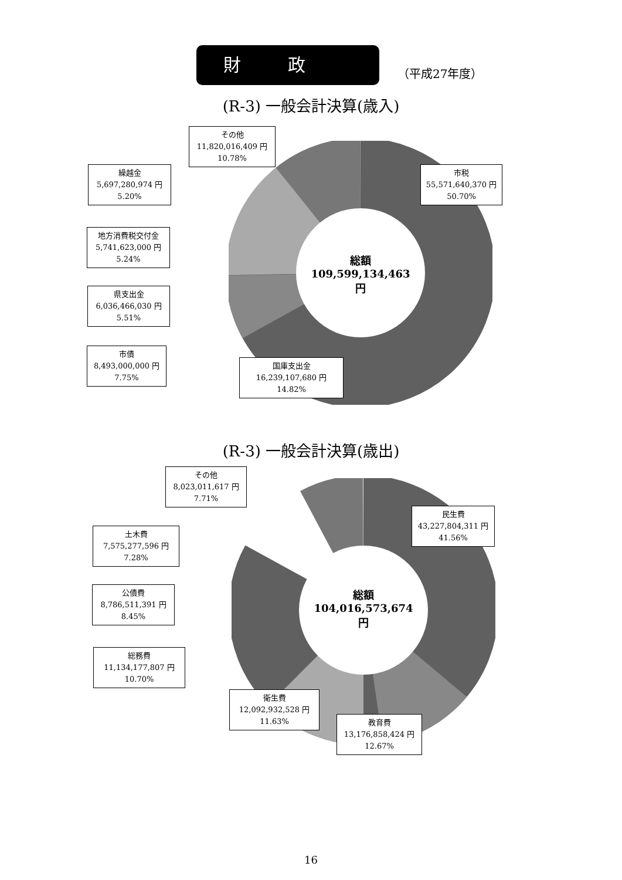財政
（平成27年度）
(R-3) 一般会計決算(歳入)
総額
109,599,134,463円
その他
11,820,016,409 円
10.78%
市税
55,571,640,370 円
50.70%
繰越金
5,697,280,974 円
5.20%
地方消費税交付金
5,741,623,000 円
5.24%
県支出金
6,036,466,030 円
5.51%
市債
8,493,000,000 円
7.75%
国庫支出金
16,239,107,680 円
14.82%
(R-3) 一般会計決算(歳出)
総額
104,016,573,674円
その他
8,023,011,617 円
7.71%
民生費
43,227,804,311 円
41.56%
土木費
7,575,277,596 円
7.28%
公債費
8,786,511,391 円
8.45%
総務費
11,134,177,807 円
10.70%
衛生費
12,092,932,528 円
11.63%
教育費
13,176,858,424 円
12.67%
16